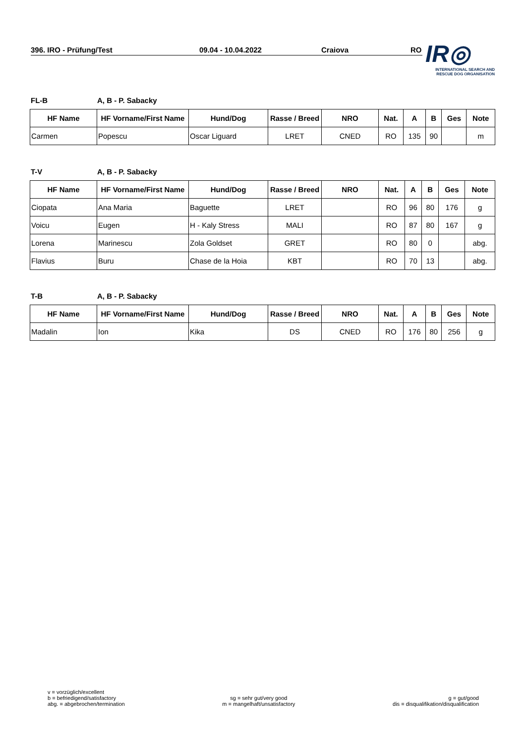396. IRO - Prüfung/Test 09.04 - 10.04.2022 Craiova RO
IR◎
INTERNATIONAL SEARCH AND
RESCUE DOG ORGANISATION
FL-B A, B - P. Sabacky
| HF Name | HF Vorname/First Name | Hund/Dog | Rasse / Breed | NRO | Nat. | A | B | Ges | Note |
| --- | --- | --- | --- | --- | --- | --- | --- | --- | --- |
| Carmen | Popescu | Oscar Liguard | LRET | CNED | RO | 135 | 90 | | m |
T-V A, B - P. Sabacky
| HF Name | HF Vorname/First Name | Hund/Dog | Rasse / Breed | NRO | Nat. | A | B | Ges | Note |
| --- | --- | --- | --- | --- | --- | --- | --- | --- | --- |
| Ciopata | Ana Maria | Baguette | LRET | | RO | 96 | 80 | 176 | g |
| Voicu | Eugen | H - Kaly Stress | MALI | | RO | 87 | 80 | 167 | g |
| Lorena | Marinescu | Zola Goldset | GRET | | RO | 80 | 0 | | abg. |
| Flavius | Buru | Chase de la Hoia | KBT | | RO | 70 | 13 | | abg. |
T-B A, B - P. Sabacky
| HF Name | HF Vorname/First Name | Hund/Dog | Rasse / Breed | NRO | Nat. | A | B | Ges | Note |
| --- | --- | --- | --- | --- | --- | --- | --- | --- | --- |
| Madalin | Ion | Kika | DS | CNED | RO | 176 | 80 | 256 | g |
v = vorzüglich/excellent
b = befriedigend/satisfactory
abg. = abgebrochen/termination
sg = sehr gut/very good
m = mangelhaft/unsatisfactory
g = gut/good
dis = disqualifikation/disqualification